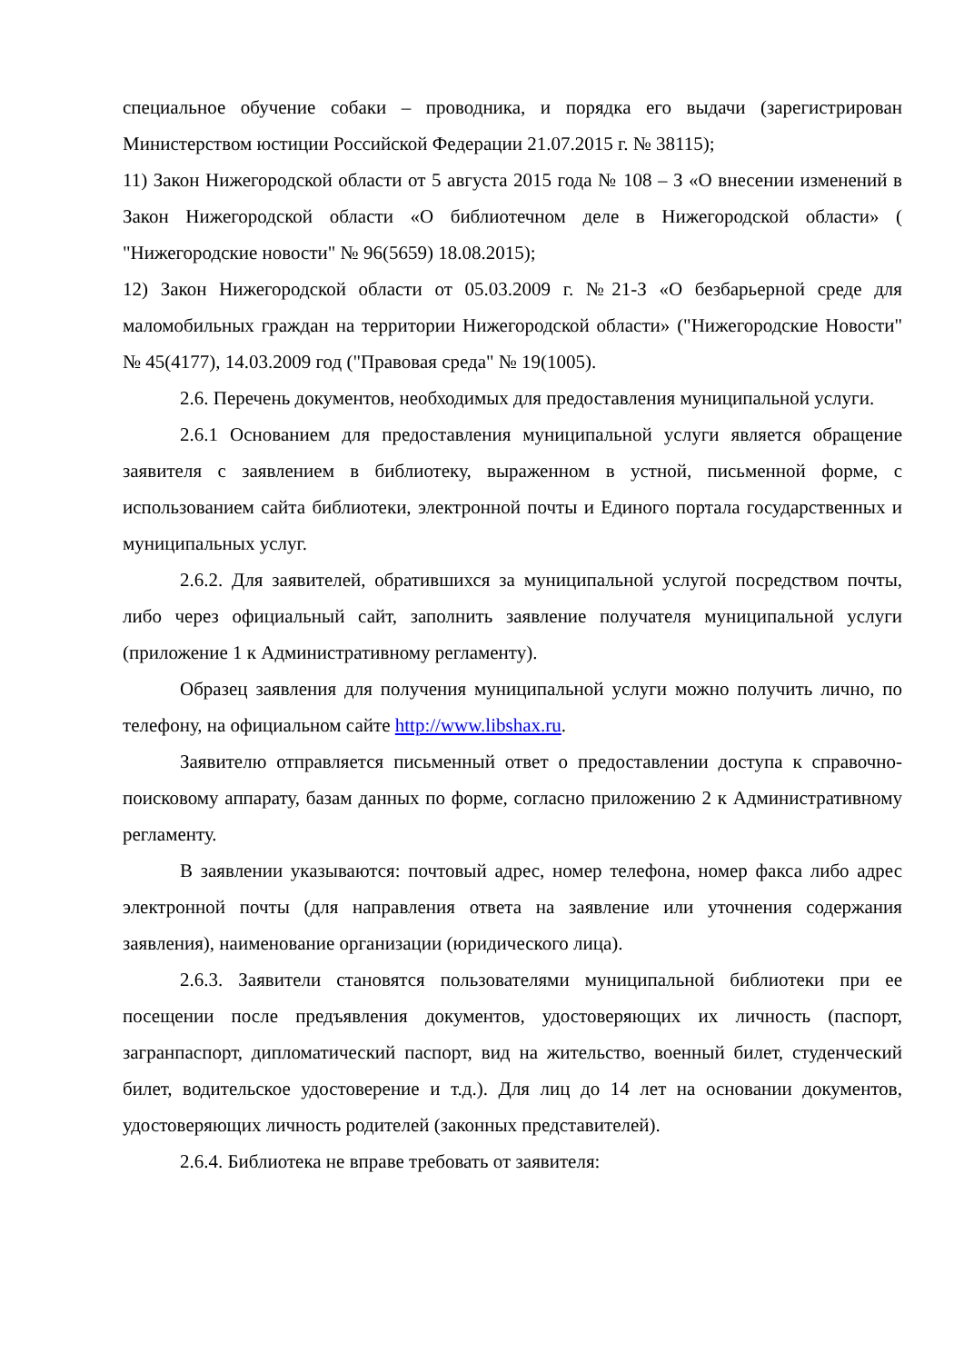специальное обучение собаки – проводника, и порядка его выдачи (зарегистрирован Министерством юстиции Российской Федерации 21.07.2015 г. № 38115);
11) Закон Нижегородской области от 5 августа 2015 года № 108 – З «О внесении изменений в Закон Нижегородской области «О библиотечном деле в Нижегородской области» ( "Нижегородские новости" № 96(5659) 18.08.2015);
12) Закон Нижегородской области от 05.03.2009 г. №21-З «О безбарьерной среде для маломобильных граждан на территории Нижегородской области» ("Нижегородские Новости" № 45(4177), 14.03.2009 год ("Правовая среда" № 19(1005).
2.6. Перечень документов, необходимых для предоставления муниципальной услуги.
2.6.1 Основанием для предоставления муниципальной услуги является обращение заявителя с заявлением в библиотеку, выраженном в устной, письменной форме, с использованием сайта библиотеки, электронной почты и Единого портала государственных и муниципальных услуг.
2.6.2. Для заявителей, обратившихся за муниципальной услугой посредством почты, либо через официальный сайт, заполнить заявление получателя муниципальной услуги (приложение 1 к Административному регламенту).
Образец заявления для получения муниципальной услуги можно получить лично, по телефону, на официальном сайте http://www.libshax.ru.
Заявителю отправляется письменный ответ о предоставлении доступа к справочно-поисковому аппарату, базам данных по форме, согласно приложению 2 к Административному регламенту.
В заявлении указываются: почтовый адрес, номер телефона, номер факса либо адрес электронной почты (для направления ответа на заявление или уточнения содержания заявления), наименование организации (юридического лица).
2.6.3. Заявители становятся пользователями муниципальной библиотеки при ее посещении после предъявления документов, удостоверяющих их личность (паспорт, загранпаспорт, дипломатический паспорт, вид на жительство, военный билет, студенческий билет, водительское удостоверение и т.д.). Для лиц до 14 лет на основании документов, удостоверяющих личность родителей (законных представителей).
2.6.4. Библиотека не вправе требовать от заявителя: